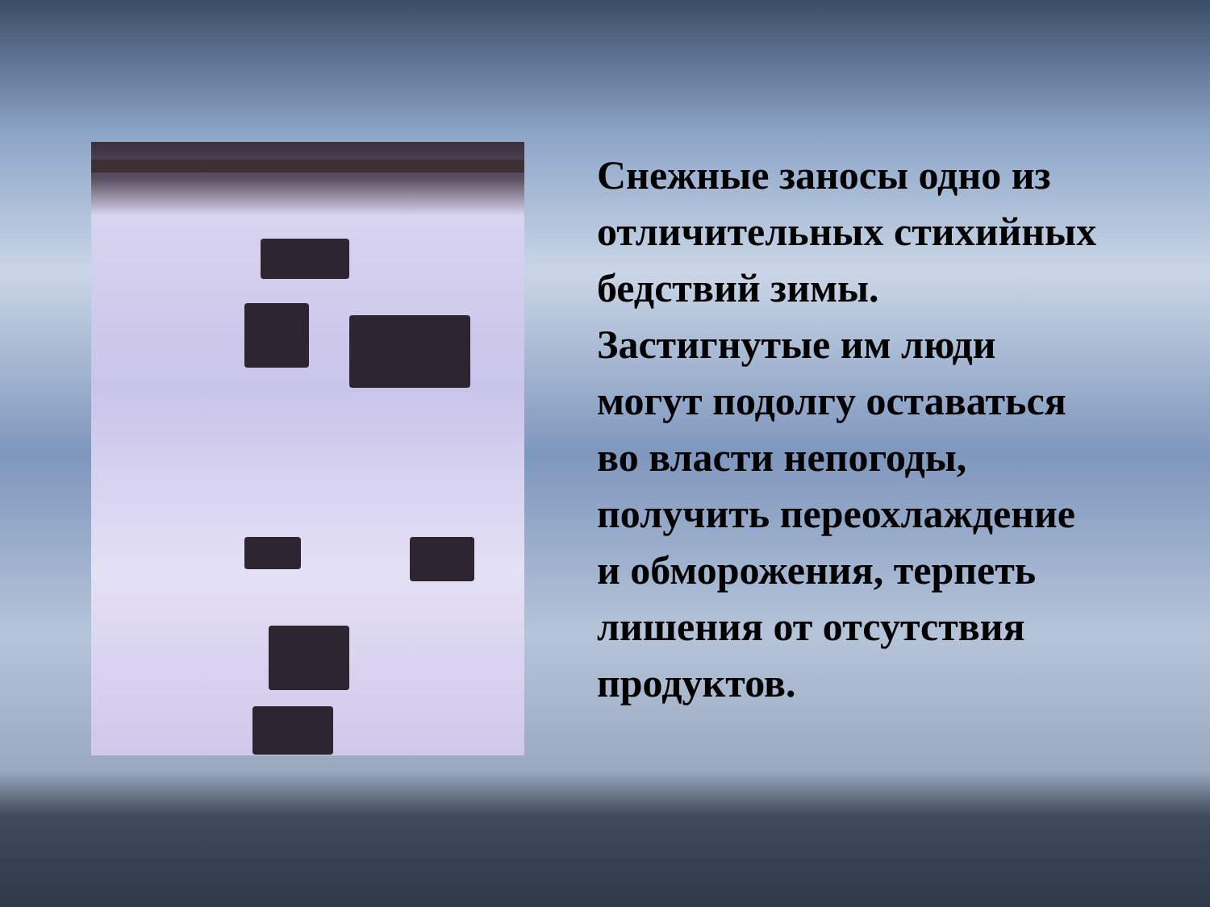Снежные заносы одно из отличительных стихийных бедствий зимы. Застигнутые им люди могут подолгу оставаться во власти непогоды, получить переохлаждение и обморожения, терпеть лишения от отсутствия продуктов.